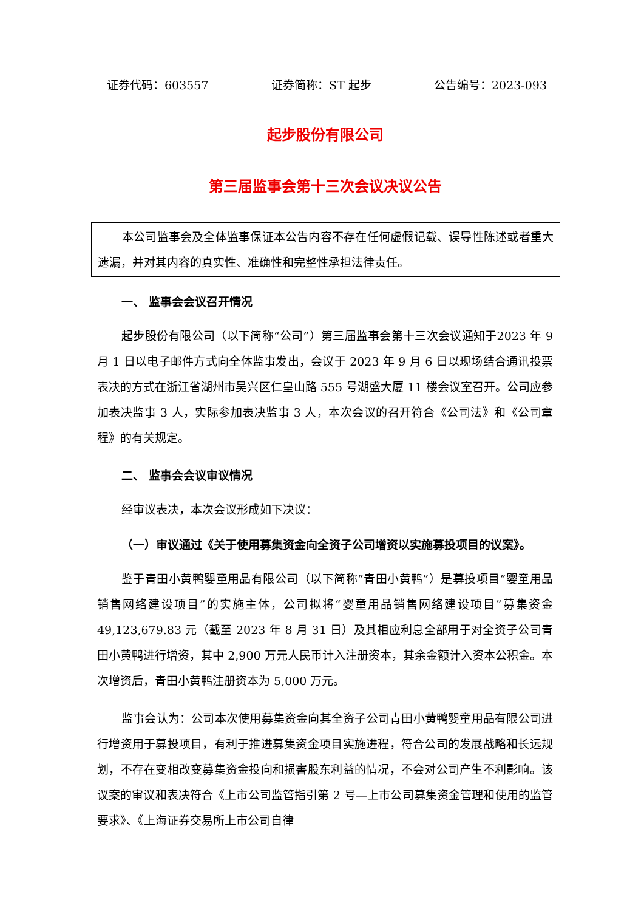证券代码：603557 证券简称：ST 起步 公告编号：2023-093
起步股份有限公司
第三届监事会第十三次会议决议公告
本公司监事会及全体监事保证本公告内容不存在任何虚假记载、误导性陈述或者重大遗漏，并对其内容的真实性、准确性和完整性承担法律责任。
一、 监事会会议召开情况
起步股份有限公司（以下简称“公司”）第三届监事会第十三次会议通知于2023 年 9 月 1 日以电子邮件方式向全体监事发出，会议于 2023 年 9 月 6 日以现场结合通讯投票表决的方式在浙江省湖州市吴兴区仁皇山路 555 号湖盛大厦 11 楼会议室召开。公司应参加表决监事 3 人，实际参加表决监事 3 人，本次会议的召开符合《公司法》和《公司章程》的有关规定。
二、 监事会会议审议情况
经审议表决，本次会议形成如下决议：
（一）审议通过《关于使用募集资金向全资子公司增资以实施募投项目的议案》。
鉴于青田小黄鸭婴童用品有限公司（以下简称“青田小黄鸭”）是募投项目“婴童用品销售网络建设项目”的实施主体，公司拟将“婴童用品销售网络建设项目”募集资金 49,123,679.83 元（截至 2023 年 8 月 31 日）及其相应利息全部用于对全资子公司青田小黄鸭进行增资，其中 2,900 万元人民币计入注册资本，其余金额计入资本公积金。本次增资后，青田小黄鸭注册资本为 5,000 万元。
监事会认为：公司本次使用募集资金向其全资子公司青田小黄鸭婴童用品有限公司进行增资用于募投项目，有利于推进募集资金项目实施进程，符合公司的发展战略和长远规划，不存在变相改变募集资金投向和损害股东利益的情况，不会对公司产生不利影响。该议案的审议和表决符合《上市公司监管指引第 2 号—上市公司募集资金管理和使用的监管要求》、《上海证券交易所上市公司自律